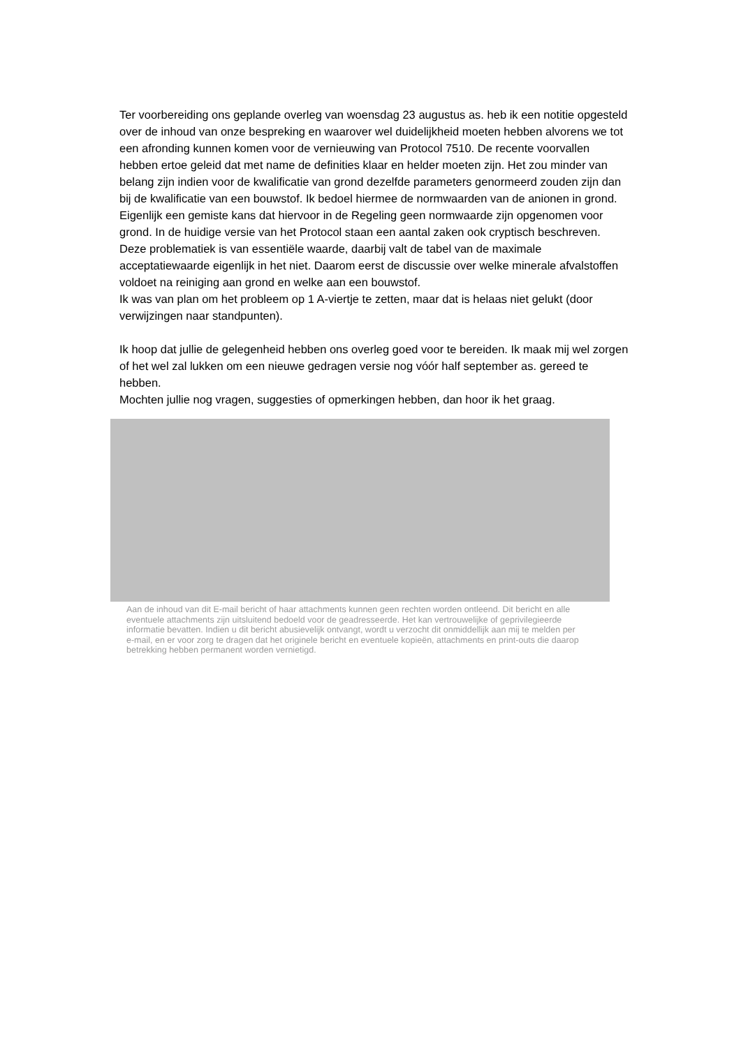Ter voorbereiding ons geplande overleg van woensdag 23 augustus as. heb ik een notitie opgesteld over de inhoud van onze bespreking en waarover wel duidelijkheid moeten hebben alvorens we tot een afronding kunnen komen voor de vernieuwing van Protocol 7510. De recente voorvallen hebben ertoe geleid dat met name de definities klaar en helder moeten zijn. Het zou minder van belang zijn indien voor de kwalificatie van grond dezelfde parameters genormeerd zouden zijn dan bij de kwalificatie van een bouwstof. Ik bedoel hiermee de normwaarden van de anionen in grond. Eigenlijk een gemiste kans dat hiervoor in de Regeling geen normwaarde zijn opgenomen voor grond. In de huidige versie van het Protocol staan een aantal zaken ook cryptisch beschreven. Deze problematiek is van essentiële waarde, daarbij valt de tabel van de maximale acceptatiewaarde eigenlijk in het niet. Daarom eerst de discussie over welke minerale afvalstoffen voldoet na reiniging aan grond en welke aan een bouwstof.
Ik was van plan om het probleem op 1 A-viertje te zetten, maar dat is helaas niet gelukt (door verwijzingen naar standpunten).
Ik hoop dat jullie de gelegenheid hebben ons overleg goed voor te bereiden. Ik maak mij wel zorgen of het wel zal lukken om een nieuwe gedragen versie nog vóór half september as. gereed te hebben.
Mochten jullie nog vragen, suggesties of opmerkingen hebben, dan hoor ik het graag.
Aan de inhoud van dit E-mail bericht of haar attachments kunnen geen rechten worden ontleend. Dit bericht en alle eventuele attachments zijn uitsluitend bedoeld voor de geadresseerde. Het kan vertrouwelijke of geprivilegieerde informatie bevatten. Indien u dit bericht abusievelijk ontvangt, wordt u verzocht dit onmiddellijk aan mij te melden per e-mail, en er voor zorg te dragen dat het originele bericht en eventuele kopieën, attachments en print-outs die daarop betrekking hebben permanent worden vernietigd.